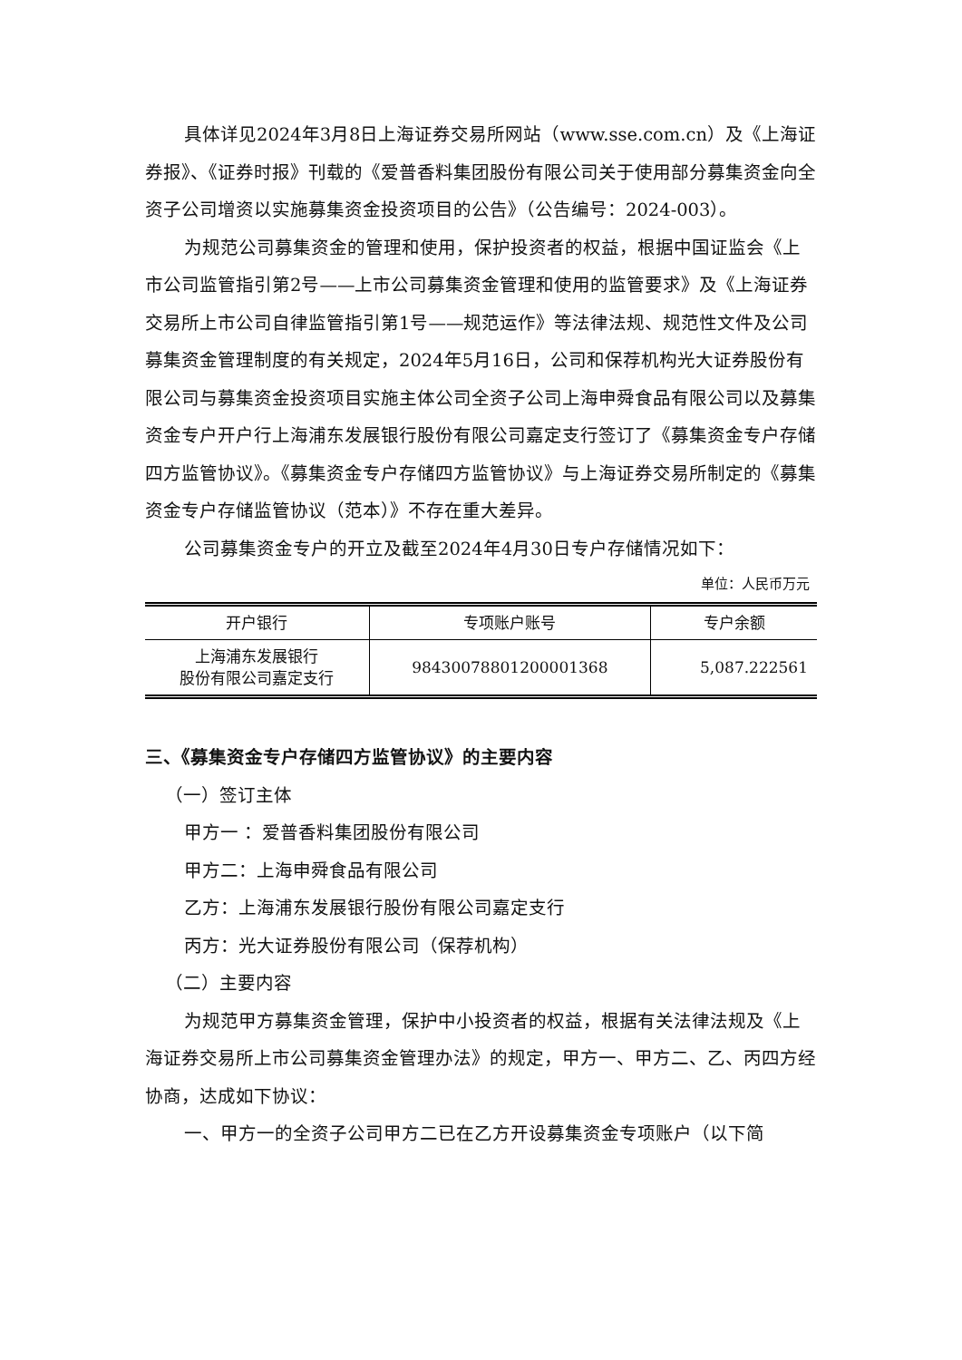具体详见2024年3月8日上海证券交易所网站（www.sse.com.cn）及《上海证券报》、《证券时报》刊载的《爱普香料集团股份有限公司关于使用部分募集资金向全资子公司增资以实施募集资金投资项目的公告》（公告编号：2024-003）。
为规范公司募集资金的管理和使用，保护投资者的权益，根据中国证监会《上市公司监管指引第2号——上市公司募集资金管理和使用的监管要求》及《上海证券交易所上市公司自律监管指引第1号——规范运作》等法律法规、规范性文件及公司募集资金管理制度的有关规定，2024年5月16日，公司和保荐机构光大证券股份有限公司与募集资金投资项目实施主体公司全资子公司上海申舜食品有限公司以及募集资金专户开户行上海浦东发展银行股份有限公司嘉定支行签订了《募集资金专户存储四方监管协议》。《募集资金专户存储四方监管协议》与上海证券交易所制定的《募集资金专户存储监管协议（范本）》不存在重大差异。
公司募集资金专户的开立及截至2024年4月30日专户存储情况如下：
单位：人民币万元
| 开户银行 | 专项账户账号 | 专户余额 |
| --- | --- | --- |
| 上海浦东发展银行 股份有限公司嘉定支行 | 98430078801200001368 | 5,087.222561 |
三、《募集资金专户存储四方监管协议》的主要内容
（一）签订主体
甲方一 ：爱普香料集团股份有限公司
甲方二：上海申舜食品有限公司
乙方：上海浦东发展银行股份有限公司嘉定支行
丙方：光大证券股份有限公司（保荐机构）
（二）主要内容
为规范甲方募集资金管理，保护中小投资者的权益，根据有关法律法规及《上海证券交易所上市公司募集资金管理办法》的规定，甲方一、甲方二、乙、丙四方经协商，达成如下协议：
一、甲方一的全资子公司甲方二已在乙方开设募集资金专项账户（以下简